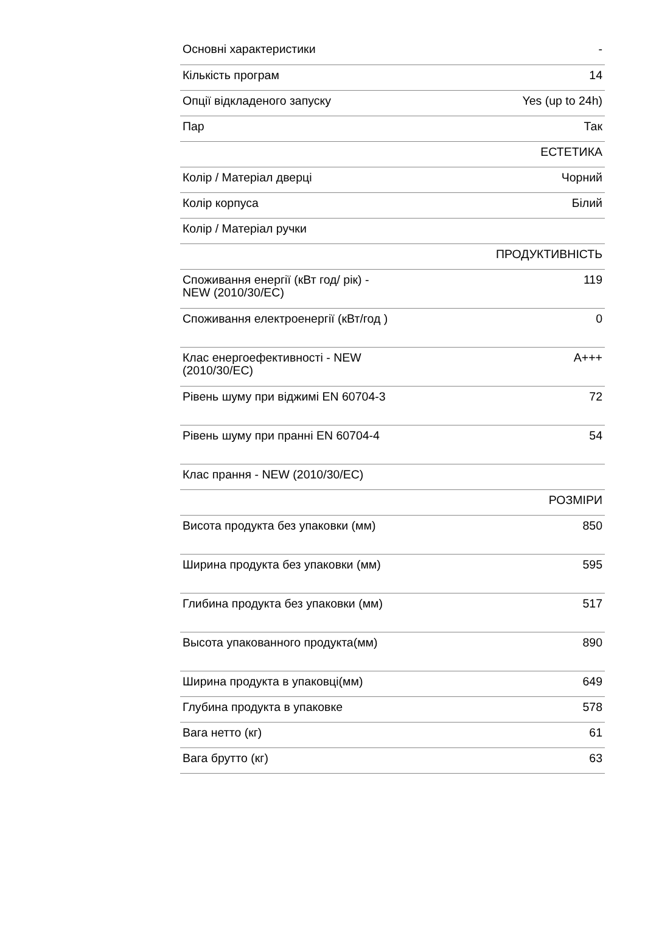| Основні характеристики | - |
| Кількість програм | 14 |
| Опції відкладеного запуску | Yes (up to 24h) |
| Пар | Так |
| | ЕСТЕТИКА |
| Колір / Матеріал дверці | Чорний |
| Колір корпуса | Білий |
| Колір / Матеріал ручки | |
| | ПРОДУКТИВНІСТЬ |
| Споживання енергії (кВт год/ рік) - NEW (2010/30/EC) | 119 |
| Споживання електроенергії (кВт/год ) | 0 |
| Клас енергоефективності - NEW (2010/30/EC) | A+++ |
| Рівень шуму при віджимі EN 60704-3 | 72 |
| Рівень шуму при пранні EN 60704-4 | 54 |
| Клас прання - NEW (2010/30/EC) | |
| | РОЗМІРИ |
| Висота продукта без упаковки (мм) | 850 |
| Ширина продукта без упаковки (мм) | 595 |
| Глибина продукта без упаковки (мм) | 517 |
| Высота упакованного продукта(мм) | 890 |
| Ширина продукта в упаковці(мм) | 649 |
| Глубина продукта в упаковке | 578 |
| Вага нетто (кг) | 61 |
| Вага брутто (кг) | 63 |